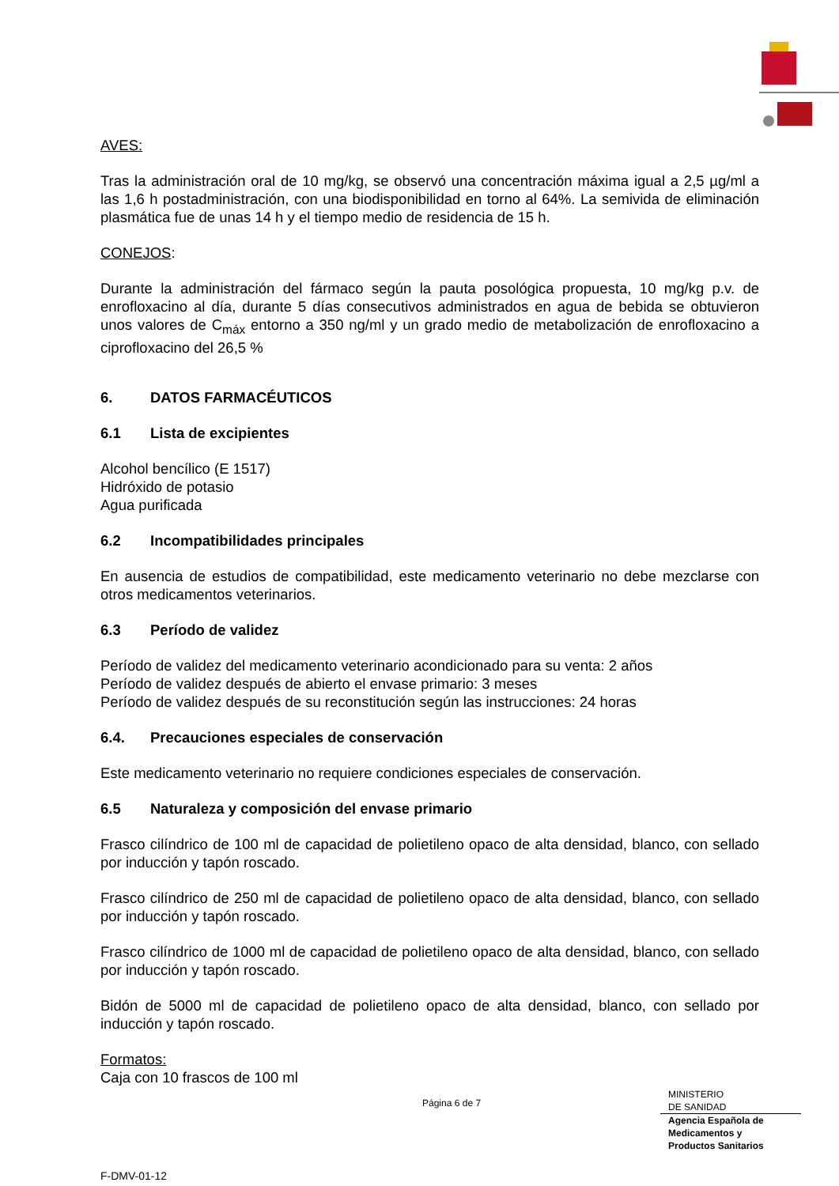AVES:
Tras la administración oral de 10 mg/kg, se observó una concentración máxima igual a 2,5 µg/ml a las 1,6 h postadministración, con una biodisponibilidad en torno al 64%. La semivida de eliminación plasmática fue de unas 14 h y el tiempo medio de residencia de 15 h.
CONEJOS:
Durante la administración del fármaco según la pauta posológica propuesta, 10 mg/kg p.v. de enrofloxacino al día, durante 5 días consecutivos administrados en agua de bebida se obtuvieron unos valores de C<sub>máx</sub> entorno a 350 ng/ml y un grado medio de metabolización de enrofloxacino a ciprofloxacino del 26,5 %
6. DATOS FARMACÉUTICOS
6.1 Lista de excipientes
Alcohol bencílico (E 1517)
Hidróxido de potasio
Agua purificada
6.2 Incompatibilidades principales
En ausencia de estudios de compatibilidad, este medicamento veterinario no debe mezclarse con otros medicamentos veterinarios.
6.3 Período de validez
Período de validez del medicamento veterinario acondicionado para su venta: 2 años
Período de validez después de abierto el envase primario: 3 meses
Período de validez después de su reconstitución según las instrucciones: 24 horas
6.4. Precauciones especiales de conservación
Este medicamento veterinario no requiere condiciones especiales de conservación.
6.5 Naturaleza y composición del envase primario
Frasco cilíndrico de 100 ml de capacidad de polietileno opaco de alta densidad, blanco, con sellado por inducción y tapón roscado.
Frasco cilíndrico de 250 ml de capacidad de polietileno opaco de alta densidad, blanco, con sellado por inducción y tapón roscado.
Frasco cilíndrico de 1000 ml de capacidad de polietileno opaco de alta densidad, blanco, con sellado por inducción y tapón roscado.
Bidón de 5000 ml de capacidad de polietileno opaco de alta densidad, blanco, con sellado por inducción y tapón roscado.
Formatos:
Caja con 10 frascos de 100 ml
Página 6 de 7
MINISTERIO
DE SANIDAD
Agencia Española de
Medicamentos y
Productos Sanitarios
F-DMV-01-12